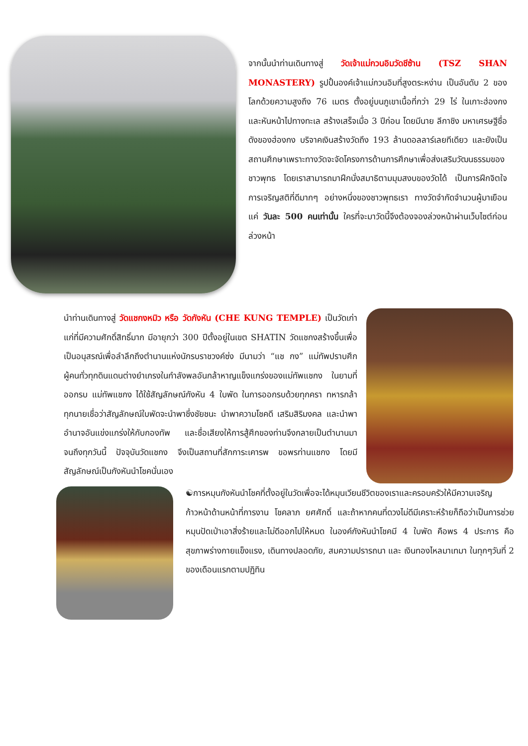จากนั้นนำท่านเดินทางสู่ วัดเจ้าแม่กวนอิมวัดชีซ้าน (TSZ SHAN MONASTERY) รูปปั้นองค์เจ้าแม่กวนอิมที่สูงตระหง่าน เป็นอันดับ 2 ของโลกด้วยความสูงถึง 76 เมตร ตั้งอยู่บนภูเขาเนื้อที่กว่า 29 ไร่ ในเกาะฮ่องกง และหันหน้าไปทางทะเล สร้างเสร็จเมื่อ 3 ปีก่อน โดยมีนาย ลีกาชิง มหาเศรษฐีชื่อดังของฮ่องกง บริจาคเงินสร้างวัดถึง 193 ล้านดอลลาร์เลยทีเดียว และยังเป็นสถานศึกษาเพราะทางวัดจะจัดโครงการด้านการศึกษาเพื่อส่งเสริมวัฒนธรรมของชาวพุทธ โดยเราสามารถมาฝึกนั่งสมาธิตามมุมสงบของวัดได้ เป็นการฝึกจิตใจการเจริญสติที่ดีมากๆ อย่างหนึ่งของชาวพุทธเรา ทางวัดจำกัดจำนวนผู้มาเยือนแค่ วันละ 500 คนเท่านั้น ใครที่จะมาวัดนี้จึงต้องจองล่วงหน้าผ่านเว็บไซต์ก่อนล่วงหน้า
นำท่านเดินทางสู่ วัดแชกงหมิว หรือ วัดกังหัน (CHE KUNG TEMPLE) เป็นวัดเก่าแก่ที่มีความศักดิ์สิทธิ์มาก มีอายุกว่า 300 ปีตั้งอยู่ในเขต SHATIN วัดแชกงสร้างขึ้นเพื่อเป็นอนุสรณ์เพื่อลำลึกถึงตำนานแห่งนักรบราชวงค์ซ่ง มีนามว่า “แช กง” แม่ทัพปราบศึก ผู้คนทั่วทุกดินแดนต่างยำเกรงในกำลังพลอันกล้าหาญแข็งแกร่งของแม่ทัพแชกง ในยามที่ออกรบ แม่ทัพแชกง ได้ใช้สัญลักษณ์กังหัน 4 ใบพัด ในการออกรบด้วยทุกครา ทหารกล้าทุกนายเชื่อว่าสัญลักษณ์ใบพัดจะนำพาซึ่งชัยชนะ นำพาความโชคดี เสริมสิริมงคล และนำพาอำนาจอันแข่งแกร่งให้กับกองทัพ และชื่อเสียงให้การสู้ศึกของท่านจึงกลายเป็นตำนานมาจนถึงทุกวันนี้ ปัจจุบันวัดแชกง จึงเป็นสถานที่สักการะเคารพ ขอพรท่านแชกง โดยมีสัญลักษณ์เป็นกังหันนำโชคนั่นเอง
☯การหมุนกังหันนำโชคที่ตั้งอยู่ในวัดเพื่อจะได้หมุนเวียนชีวิตของเราและครอบครัวให้มีความเจริญก้าวหน้าด้านหน้าที่การงาน โชคลาภ ยศศักดิ์ และถ้าหากคนที่ดวงไม่ดีมีเคราะห์ร้ายก็ถือว่าเป็นการช่วยหมุนปัดเป่าเอาสิ่งร้ายและไม่ดีออกไปให้หมด ในองค์กังหันนำโชคมี 4 ใบพัด คือพร 4 ประการ คือ สุขภาพร่างกายแข็งแรง, เดินทางปลอดภัย, สมความปรารถนา และ เงินทองไหลมาเทมา ในทุกๆวันที่ 2 ของเดือนแรกตามปฏิทิน